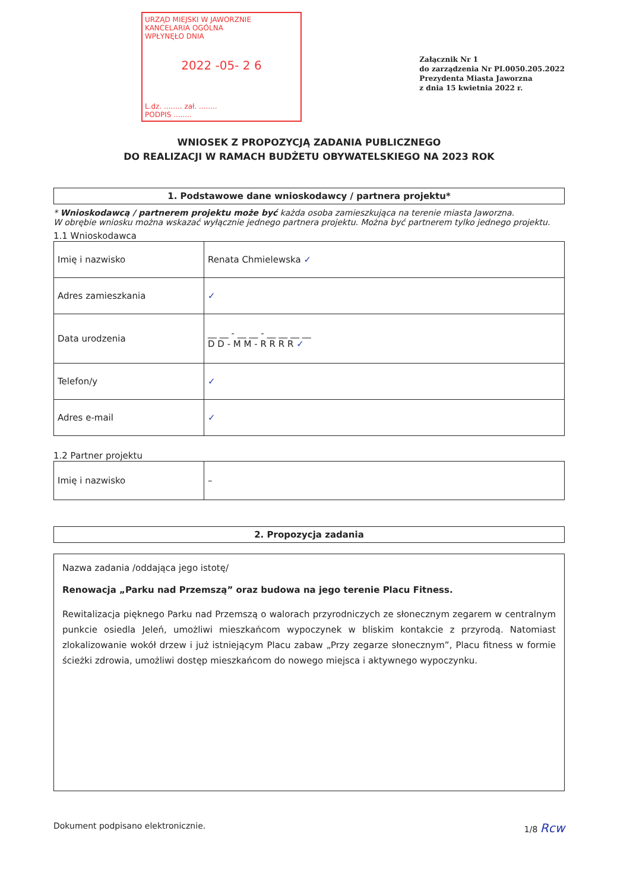URZĄD MIEJSKI W JAWORZNIE
KANCELARIA OGÓLNA
WPŁYNĘŁO DNIA
2022 -05- 2 6
L.dz. ........ zał. ........
PODPIS ........
Załącznik Nr 1
do zarządzenia Nr PI.0050.205.2022
Prezydenta Miasta Jaworzna
z dnia 15 kwietnia 2022 r.
WNIOSEK Z PROPOZYCJĄ ZADANIA PUBLICZNEGO
DO REALIZACJI W RAMACH BUDŻETU OBYWATELSKIEGO NA 2023 ROK
1. Podstawowe dane wnioskodawcy / partnera projektu*
* Wnioskodawcą / partnerem projektu może być każda osoba zamieszkująca na terenie miasta Jaworzna.
W obrębie wniosku można wskazać wyłącznie jednego partnera projektu. Można być partnerem tylko jednego projektu.
1.1 Wnioskodawca
| Imię i nazwisko | Renata Chmielewska ✓ |
| Adres zamieszkania | ✓ |
| Data urodzenia | __ __ - __ __ - __ __ __ __ D D - M M - R R R R ✓ |
| Telefon/y | ✓ |
| Adres e-mail | ✓ |
1.2 Partner projektu
| Imię i nazwisko | – |
2. Propozycja zadania
Nazwa zadania /oddająca jego istotę/
Renowacja „Parku nad Przemszą” oraz budowa na jego terenie Placu Fitness.
Rewitalizacja pięknego Parku nad Przemszą o walorach przyrodniczych ze słonecznym zegarem w centralnym punkcie osiedla Jeleń, umożliwi mieszkańcom wypoczynek w bliskim kontakcie z przyrodą. Natomiast zlokalizowanie wokół drzew i już istniejącym Placu zabaw „Przy zegarze słonecznym”, Placu fitness w formie ścieżki zdrowia, umożliwi dostęp mieszkańcom do nowego miejsca i aktywnego wypoczynku.
Dokument podpisano elektronicznie. 1/8 Rcw